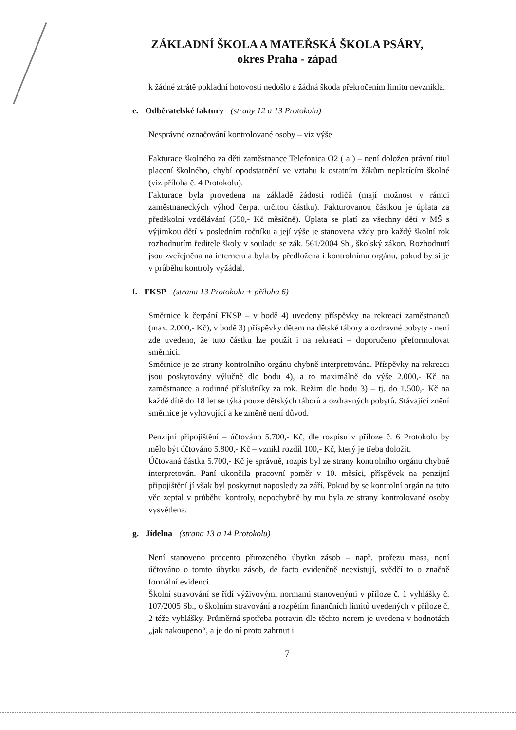ZÁKLADNÍ ŠKOLA A MATEŘSKÁ ŠKOLA PSÁRY,
okres Praha - západ
k žádné ztrátě pokladní hotovosti nedošlo a žádná škoda překročením limitu nevznikla.
e. Odběratelské faktury (strany 12 a 13 Protokolu)
Nesprávné označování kontrolované osoby – viz výše
Fakturace školného za děti zaměstnance Telefonica O2 ( a ) – není doložen právní titul placení školného, chybí opodstatnění ve vztahu k ostatním žákům neplatícím školné (viz příloha č. 4 Protokolu).
Fakturace byla provedena na základě žádosti rodičů (mají možnost v rámci zaměstnaneckých výhod čerpat určitou částku). Fakturovanou částkou je úplata za předškolní vzdělávání (550,- Kč měsíčně). Úplata se platí za všechny děti v MŠ s výjimkou dětí v posledním ročníku a její výše je stanovena vždy pro každý školní rok rozhodnutím ředitele školy v souladu se zák. 561/2004 Sb., školský zákon. Rozhodnutí jsou zveřejněna na internetu a byla by předložena i kontrolnímu orgánu, pokud by si je v průběhu kontroly vyžádal.
f. FKSP (strana 13 Protokolu + příloha 6)
Směrnice k čerpání FKSP – v bodě 4) uvedeny příspěvky na rekreaci zaměstnanců (max. 2.000,- Kč), v bodě 3) příspěvky dětem na dětské tábory a ozdravné pobyty - není zde uvedeno, že tuto částku lze použít i na rekreaci – doporučeno přeformulovat směrnici.
Směrnice je ze strany kontrolního orgánu chybně interpretována. Příspěvky na rekreaci jsou poskytovány výlučně dle bodu 4), a to maximálně do výše 2.000,- Kč na zaměstnance a rodinné příslušníky za rok. Režim dle bodu 3) – tj. do 1.500,- Kč na každé dítě do 18 let se týká pouze dětských táborů a ozdravných pobytů. Stávající znění směrnice je vyhovující a ke změně není důvod.
Penzijní připojištění – účtováno 5.700,- Kč, dle rozpisu v příloze č. 6 Protokolu by mělo být účtováno 5.800,- Kč – vznikl rozdíl 100,- Kč, který je třeba doložit.
Účtovaná částka 5.700,- Kč je správně, rozpis byl ze strany kontrolního orgánu chybně interpretován. Paní ukončila pracovní poměr v 10. měsíci, příspěvek na penzijní připojištění jí však byl poskytnut naposledy za září. Pokud by se kontrolní orgán na tuto věc zeptal v průběhu kontroly, nepochybně by mu byla ze strany kontrolované osoby vysvětlena.
g. Jídelna (strana 13 a 14 Protokolu)
Není stanoveno procento přirozeného úbytku zásob – např. prořezu masa, není účtováno o tomto úbytku zásob, de facto evidenčně neexistují, svědčí to o značně formální evidenci.
Školní stravování se řídí výživovými normami stanovenými v příloze č. 1 vyhlášky č. 107/2005 Sb., o školním stravování a rozpětím finančních limitů uvedených v příloze č. 2 téže vyhlášky. Průměrná spotřeba potravin dle těchto norem je uvedena v hodnotách „jak nakoupeno“, a je do ní proto zahrnut i
7